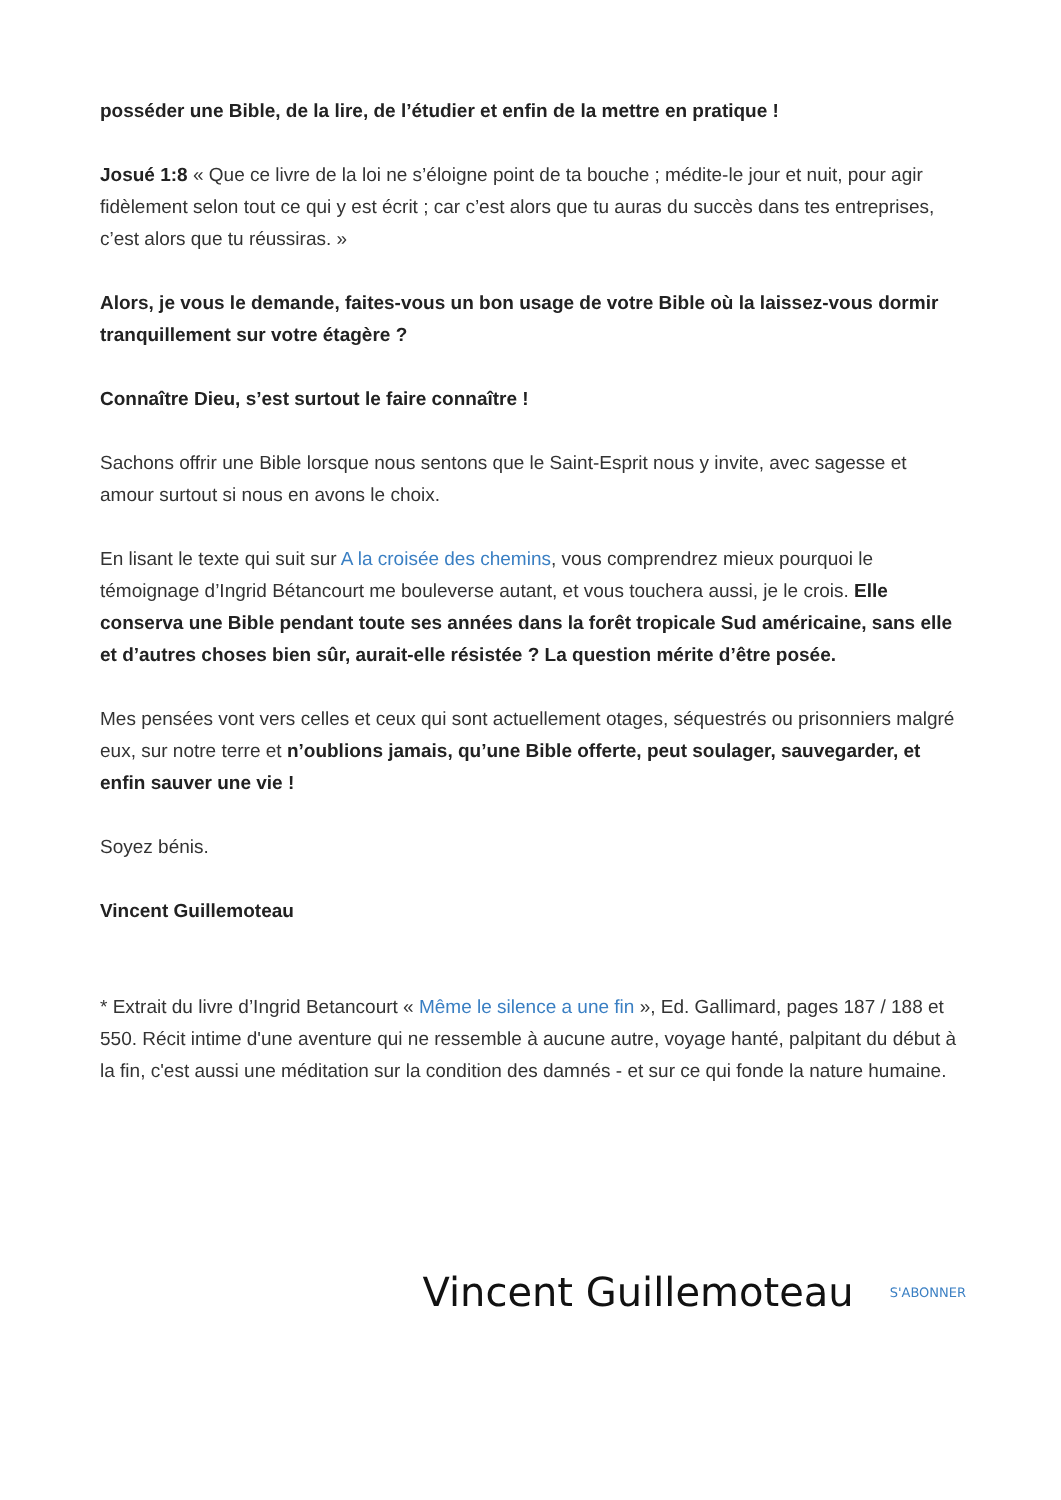posséder une Bible, de la lire, de l’étudier et enfin de la mettre en pratique !
Josué 1:8 « Que ce livre de la loi ne s’éloigne point de ta bouche ; médite-le jour et nuit, pour agir fidèlement selon tout ce qui y est écrit ; car c’est alors que tu auras du succès dans tes entreprises, c’est alors que tu réussiras. »
Alors, je vous le demande, faites-vous un bon usage de votre Bible où la laissez-vous dormir tranquillement sur votre étagère ?
Connaître Dieu, s’est surtout le faire connaître !
Sachons offrir une Bible lorsque nous sentons que le Saint-Esprit nous y invite, avec sagesse et amour surtout si nous en avons le choix.
En lisant le texte qui suit sur A la croisée des chemins, vous comprendrez mieux pourquoi le témoignage d’Ingrid Bétancourt me bouleverse autant, et vous touchera aussi, je le crois. Elle conserva une Bible pendant toute ses années dans la forêt tropicale Sud américaine, sans elle et d’autres choses bien sûr, aurait-elle résistée ? La question mérite d’être posée.
Mes pensées vont vers celles et ceux qui sont actuellement otages, séquestrés ou prisonniers malgré eux, sur notre terre et n’oublions jamais, qu’une Bible offerte, peut soulager, sauvegarder, et enfin sauver une vie !
Soyez bénis.
Vincent Guillemoteau
* Extrait du livre d’Ingrid Betancourt « Même le silence a une fin », Ed. Gallimard, pages 187 / 188 et 550. Récit intime d'une aventure qui ne ressemble à aucune autre, voyage hanté, palpitant du début à la fin, c'est aussi une méditation sur la condition des damnés - et sur ce qui fonde la nature humaine.
Vincent Guillemoteau S'ABONNER